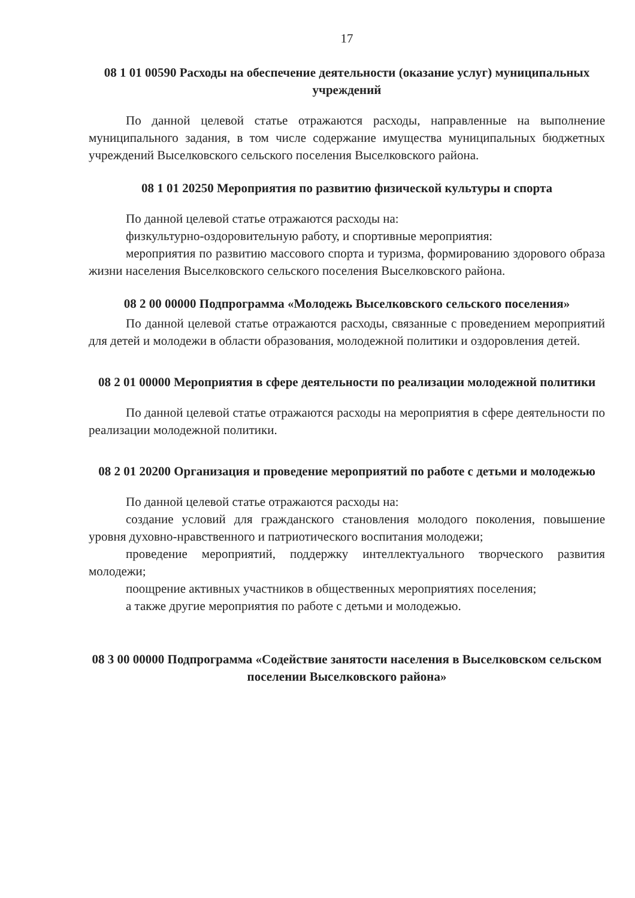17
08 1 01 00590 Расходы на обеспечение деятельности (оказание услуг) муниципальных учреждений
По данной целевой статье отражаются расходы, направленные на выполнение муниципального задания, в том числе содержание имущества муниципальных бюджетных учреждений Выселковского сельского поселения Выселковского района.
08 1 01 20250 Мероприятия по развитию физической культуры и спорта
По данной целевой статье отражаются расходы на:
физкультурно-оздоровительную работу, и спортивные мероприятия:
мероприятия по развитию массового спорта и туризма, формированию здорового образа жизни населения Выселковского сельского поселения Выселковского района.
08 2 00 00000 Подпрограмма «Молодежь Выселковского сельского поселения»
По данной целевой статье отражаются расходы, связанные с проведением мероприятий для детей и молодежи в области образования, молодежной политики и оздоровления детей.
08 2 01 00000 Мероприятия в сфере деятельности по реализации молодежной политики
По данной целевой статье отражаются расходы на мероприятия в сфере деятельности по реализации молодежной политики.
08 2 01 20200 Организация и проведение мероприятий по работе с детьми и молодежью
По данной целевой статье отражаются расходы на:
создание условий для гражданского становления молодого поколения, повышение уровня духовно-нравственного и патриотического воспитания молодежи;
проведение мероприятий, поддержку интеллектуального творческого развития молодежи;
поощрение активных участников в общественных мероприятиях поселения;
а также другие мероприятия по работе с детьми и молодежью.
08 3 00 00000 Подпрограмма «Содействие занятости населения в Выселковском сельском поселении Выселковского района»